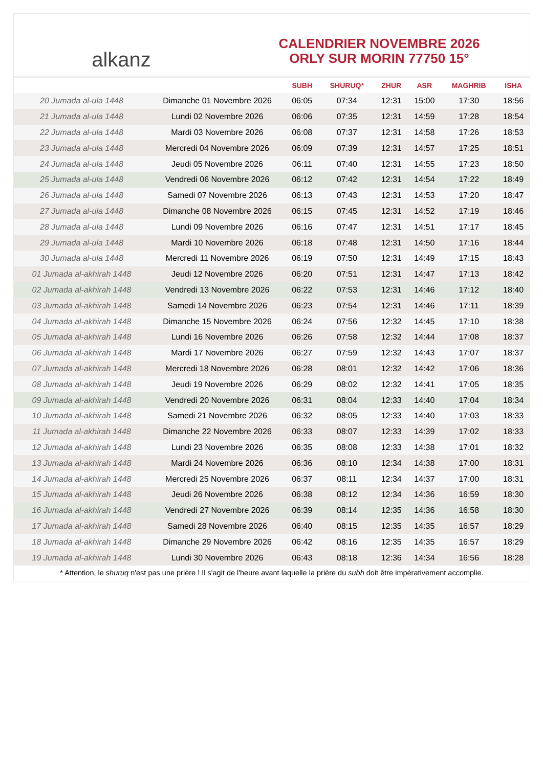alkanz
CALENDRIER NOVEMBRE 2026
ORLY SUR MORIN 77750 15°
| | | SUBH | SHURUQ* | ZHUR | ASR | MAGHRIB | ISHA |
| --- | --- | --- | --- | --- | --- | --- | --- |
| 20 Jumada al-ula 1448 | Dimanche 01 Novembre 2026 | 06:05 | 07:34 | 12:31 | 15:00 | 17:30 | 18:56 |
| 21 Jumada al-ula 1448 | Lundi 02 Novembre 2026 | 06:06 | 07:35 | 12:31 | 14:59 | 17:28 | 18:54 |
| 22 Jumada al-ula 1448 | Mardi 03 Novembre 2026 | 06:08 | 07:37 | 12:31 | 14:58 | 17:26 | 18:53 |
| 23 Jumada al-ula 1448 | Mercredi 04 Novembre 2026 | 06:09 | 07:39 | 12:31 | 14:57 | 17:25 | 18:51 |
| 24 Jumada al-ula 1448 | Jeudi 05 Novembre 2026 | 06:11 | 07:40 | 12:31 | 14:55 | 17:23 | 18:50 |
| 25 Jumada al-ula 1448 | Vendredi 06 Novembre 2026 | 06:12 | 07:42 | 12:31 | 14:54 | 17:22 | 18:49 |
| 26 Jumada al-ula 1448 | Samedi 07 Novembre 2026 | 06:13 | 07:43 | 12:31 | 14:53 | 17:20 | 18:47 |
| 27 Jumada al-ula 1448 | Dimanche 08 Novembre 2026 | 06:15 | 07:45 | 12:31 | 14:52 | 17:19 | 18:46 |
| 28 Jumada al-ula 1448 | Lundi 09 Novembre 2026 | 06:16 | 07:47 | 12:31 | 14:51 | 17:17 | 18:45 |
| 29 Jumada al-ula 1448 | Mardi 10 Novembre 2026 | 06:18 | 07:48 | 12:31 | 14:50 | 17:16 | 18:44 |
| 30 Jumada al-ula 1448 | Mercredi 11 Novembre 2026 | 06:19 | 07:50 | 12:31 | 14:49 | 17:15 | 18:43 |
| 01 Jumada al-akhirah 1448 | Jeudi 12 Novembre 2026 | 06:20 | 07:51 | 12:31 | 14:47 | 17:13 | 18:42 |
| 02 Jumada al-akhirah 1448 | Vendredi 13 Novembre 2026 | 06:22 | 07:53 | 12:31 | 14:46 | 17:12 | 18:40 |
| 03 Jumada al-akhirah 1448 | Samedi 14 Novembre 2026 | 06:23 | 07:54 | 12:31 | 14:46 | 17:11 | 18:39 |
| 04 Jumada al-akhirah 1448 | Dimanche 15 Novembre 2026 | 06:24 | 07:56 | 12:32 | 14:45 | 17:10 | 18:38 |
| 05 Jumada al-akhirah 1448 | Lundi 16 Novembre 2026 | 06:26 | 07:58 | 12:32 | 14:44 | 17:08 | 18:37 |
| 06 Jumada al-akhirah 1448 | Mardi 17 Novembre 2026 | 06:27 | 07:59 | 12:32 | 14:43 | 17:07 | 18:37 |
| 07 Jumada al-akhirah 1448 | Mercredi 18 Novembre 2026 | 06:28 | 08:01 | 12:32 | 14:42 | 17:06 | 18:36 |
| 08 Jumada al-akhirah 1448 | Jeudi 19 Novembre 2026 | 06:29 | 08:02 | 12:32 | 14:41 | 17:05 | 18:35 |
| 09 Jumada al-akhirah 1448 | Vendredi 20 Novembre 2026 | 06:31 | 08:04 | 12:33 | 14:40 | 17:04 | 18:34 |
| 10 Jumada al-akhirah 1448 | Samedi 21 Novembre 2026 | 06:32 | 08:05 | 12:33 | 14:40 | 17:03 | 18:33 |
| 11 Jumada al-akhirah 1448 | Dimanche 22 Novembre 2026 | 06:33 | 08:07 | 12:33 | 14:39 | 17:02 | 18:33 |
| 12 Jumada al-akhirah 1448 | Lundi 23 Novembre 2026 | 06:35 | 08:08 | 12:33 | 14:38 | 17:01 | 18:32 |
| 13 Jumada al-akhirah 1448 | Mardi 24 Novembre 2026 | 06:36 | 08:10 | 12:34 | 14:38 | 17:00 | 18:31 |
| 14 Jumada al-akhirah 1448 | Mercredi 25 Novembre 2026 | 06:37 | 08:11 | 12:34 | 14:37 | 17:00 | 18:31 |
| 15 Jumada al-akhirah 1448 | Jeudi 26 Novembre 2026 | 06:38 | 08:12 | 12:34 | 14:36 | 16:59 | 18:30 |
| 16 Jumada al-akhirah 1448 | Vendredi 27 Novembre 2026 | 06:39 | 08:14 | 12:35 | 14:36 | 16:58 | 18:30 |
| 17 Jumada al-akhirah 1448 | Samedi 28 Novembre 2026 | 06:40 | 08:15 | 12:35 | 14:35 | 16:57 | 18:29 |
| 18 Jumada al-akhirah 1448 | Dimanche 29 Novembre 2026 | 06:42 | 08:16 | 12:35 | 14:35 | 16:57 | 18:29 |
| 19 Jumada al-akhirah 1448 | Lundi 30 Novembre 2026 | 06:43 | 08:18 | 12:36 | 14:34 | 16:56 | 18:28 |
* Attention, le shuruq n'est pas une prière ! Il s'agit de l'heure avant laquelle la prière du subh doit être impérativement accomplie.